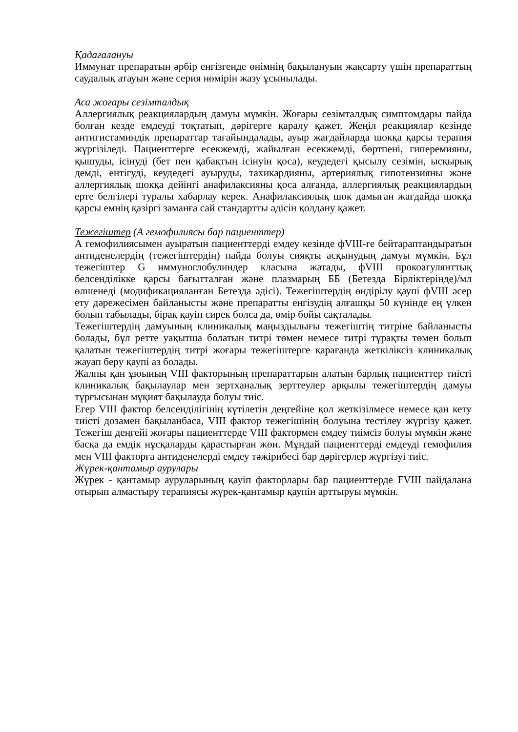Қадағалануы
Иммунат препаратын әрбір енгізгенде өнімнің бақылануын жақсарту үшін препараттың саудалық атауын және серия нөмірін жазу ұсынылады.
Аса жоғары сезімталдық
Аллергиялық реакциялардың дамуы мүмкін. Жоғары сезімталдық симптомдары пайда болған кезде емдеуді тоқтатып, дәрігерге қаралу қажет. Жеңіл реакциялар кезінде антигистаминдік препараттар тағайындалады, ауыр жағдайларда шокқа қарсы терапия жүргізіледі. Пациенттерге есекжемді, жайылған есекжемді, бөртпені, гиперемияны, қышуды, ісінуді (бет пен қабақтың ісінуін қоса), кеудедегі қысылу сезімін, ысқырық демді, ентігуді, кеудедегі ауыруды, тахикардияны, артериялық гипотензияны және аллергиялық шокқа дейінгі анафилаксияны қоса алғанда, аллергиялық реакциялардың ерте белгілері туралы хабарлау керек. Анафилаксиялық шок дамыған жағдайда шокқа қарсы емнің қазіргі заманға сай стандартты әдісін қолдану қажет.
Тежегіштер (А гемофилиясы бар пациенттер)
А гемофилиясымен ауыратын пациенттерді емдеу кезінде фVIII-ге бейтараптандыратын антиденелердің (тежегіштердің) пайда болуы сияқты асқынудың дамуы мүмкін. Бұл тежегіштер G иммуноглобулиндер класына жатады, фVIII прокоагулянттық белсенділікке қарсы бағытталған және плазмарың ББ (Бетезда Бірліктерінде)/мл өлшенеді (модификацияланған Бетезда әдісі). Тежегіштердің өндірілу қаупі фVIII әсер ету дәрежесімен байланысты және препаратты енгізудің алғашқы 50 күнінде ең үлкен болып табылады, бірақ қауіп сирек болса да, өмір бойы сақталады.
Тежегіштердің дамуының клиникалық маңыздылығы тежегіштің титріне байланысты болады, бұл ретте уақытша болатын титрі төмен немесе титрі тұрақты төмен болып қалатын тежегіштердің титрі жоғары тежегіштерге қарағанда жеткіліксіз клиникалық жауап беру қаупі аз болады.
Жалпы қан ұюының VIII факторының препараттарын алатын барлық пациенттер тиісті клиникалық бақылаулар мен зертханалық зерттеулер арқылы тежегіштердің дамуы тұрғысынан мұқият бақылауда болуы тиіс.
Егер VIII фактор белсенділігінің күтілетін деңгейіне қол жеткізілмесе немесе қан кету тиісті дозамен бақыланбаса, VIII фактор тежегішінің болуына тестілеу жүргізу қажет. Тежегіш деңгейі жоғары пациенттерде VIII фактормен емдеу тиімсіз болуы мүмкін және басқа да емдік нұсқаларды қарастырған жөн. Мұндай пациенттерді емдеуді гемофилия мен VIII факторға антиденелерді емдеу тәжірибесі бар дәрігерлер жүргізуі тиіс.
Жүрек-қантамыр аурулары
Жүрек - қантамыр ауруларының қауіп факторлары бар пациенттерде FVIII пайдалана отырып алмастыру терапиясы жүрек-қантамыр қаупін арттыруы мүмкін.